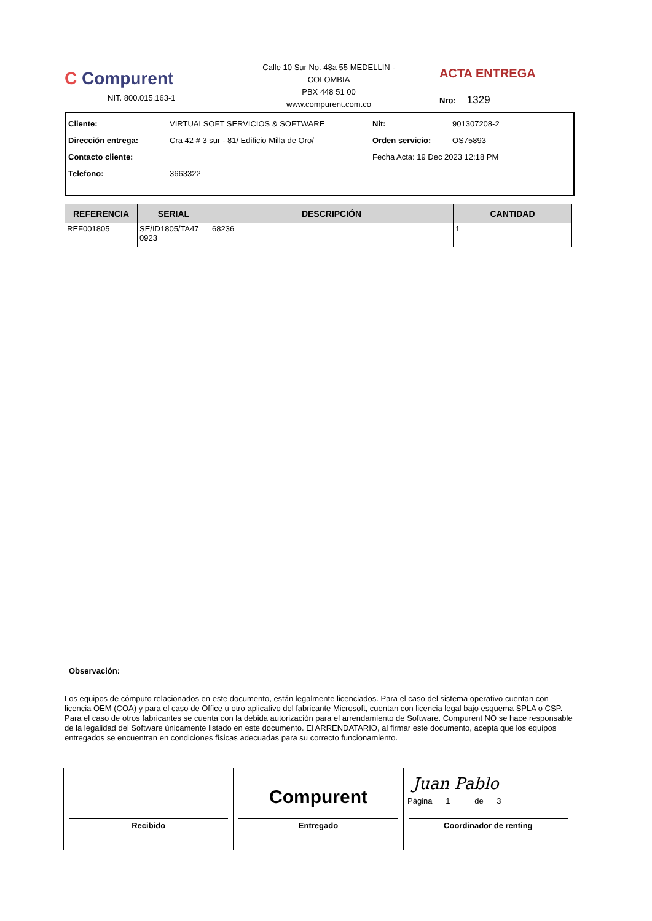C Compurent
NIT. 800.015.163-1
Calle 10 Sur No. 48a 55 MEDELLIN - COLOMBIA
PBX 448 51 00
www.compurent.com.co
ACTA ENTREGA
Nro: 1329
Cliente: VIRTUALSOFT SERVICIOS & SOFTWARE Nit: 901307208-2 Dirección entrega: Cra 42 # 3 sur - 81/ Edificio Milla de Oro/ Orden servicio: OS75893 Contacto cliente: Fecha Acta: 19 Dec 2023 12:18 PM Telefono: 3663322
| REFERENCIA | SERIAL | DESCRIPCIÓN | CANTIDAD |
| --- | --- | --- | --- |
| REF001805 | SE/ID1805/TA47 0923 | 68236 | 1 |
Observación:
Los equipos de cómputo relacionados en este documento, están legalmente licenciados. Para el caso del sistema operativo cuentan con licencia OEM (COA) y para el caso de Office u otro aplicativo del fabricante Microsoft, cuentan con licencia legal bajo esquema SPLA o CSP. Para el caso de otros fabricantes se cuenta con la debida autorización para el arrendamiento de Software. Compurent NO se hace responsable de la legalidad del Software únicamente listado en este documento. El ARRENDATARIO, al firmar este documento, acepta que los equipos entregados se encuentran en condiciones físicas adecuadas para su correcto funcionamiento.
Recibido
Compurent
Entregado
Juan Pablo
Coordinador de renting
Página 1 de 3